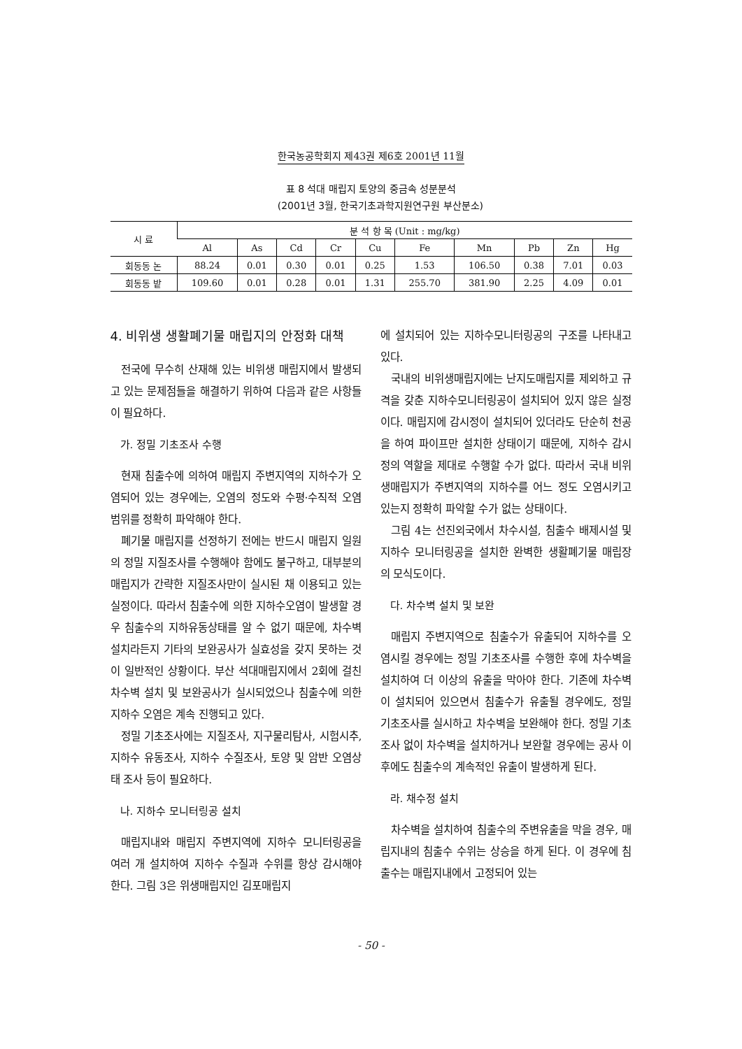한국농공학회지 제43권 제6호 2001년 11월
표 8 석대 매립지 토양의 중금속 성분분석
(2001년 3월, 한국기초과학지원연구원 부산분소)
| 시 료 | 분 석 항 목 (Unit : mg/kg) | | | | | | | | | |
| --- | --- | --- | --- | --- | --- | --- | --- | --- | --- | --- |
| | Al | As | Cd | Cr | Cu | Fe | Mn | Pb | Zn | Hg |
| 회동동 논 | 88.24 | 0.01 | 0.30 | 0.01 | 0.25 | 1.53 | 106.50 | 0.38 | 7.01 | 0.03 |
| 회동동 밭 | 109.60 | 0.01 | 0.28 | 0.01 | 1.31 | 255.70 | 381.90 | 2.25 | 4.09 | 0.01 |
4. 비위생 생활폐기물 매립지의 안정화 대책
전국에 무수히 산재해 있는 비위생 매립지에서 발생되고 있는 문제점들을 해결하기 위하여 다음과 같은 사항들이 필요하다.
가. 정밀 기초조사 수행
현재 침출수에 의하여 매립지 주변지역의 지하수가 오염되어 있는 경우에는, 오염의 정도와 수평·수직적 오염범위를 정확히 파악해야 한다.
폐기물 매립지를 선정하기 전에는 반드시 매립지 일원의 정밀 지질조사를 수행해야 함에도 불구하고, 대부분의 매립지가 간략한 지질조사만이 실시된 채 이용되고 있는 실정이다. 따라서 침출수에 의한 지하수오염이 발생할 경우 침출수의 지하유동상태를 알 수 없기 때문에, 차수벽 설치라든지 기타의 보완공사가 실효성을 갖지 못하는 것이 일반적인 상황이다. 부산 석대매립지에서 2회에 걸친 차수벽 설치 및 보완공사가 실시되었으나 침출수에 의한 지하수 오염은 계속 진행되고 있다.
정밀 기초조사에는 지질조사, 지구물리탐사, 시험시추, 지하수 유동조사, 지하수 수질조사, 토양 및 암반 오염상태 조사 등이 필요하다.
나. 지하수 모니터링공 설치
매립지내와 매립지 주변지역에 지하수 모니터링공을 여러 개 설치하여 지하수 수질과 수위를 항상 감시해야 한다. 그림 3은 위생매립지인 김포매립지
에 설치되어 있는 지하수모니터링공의 구조를 나타내고 있다.
국내의 비위생매립지에는 난지도매립지를 제외하고 규격을 갖춘 지하수모니터링공이 설치되어 있지 않은 실정이다. 매립지에 감시정이 설치되어 있더라도 단순히 천공을 하여 파이프만 설치한 상태이기 때문에, 지하수 감시정의 역할을 제대로 수행할 수가 없다. 따라서 국내 비위생매립지가 주변지역의 지하수를 어느 정도 오염시키고 있는지 정확히 파악할 수가 없는 상태이다.
그림 4는 선진외국에서 차수시설, 침출수 배제시설 및 지하수 모니터링공을 설치한 완벽한 생활폐기물 매립장의 모식도이다.
다. 차수벽 설치 및 보완
매립지 주변지역으로 침출수가 유출되어 지하수를 오염시킬 경우에는 정밀 기초조사를 수행한 후에 차수벽을 설치하여 더 이상의 유출을 막아야 한다. 기존에 차수벽이 설치되어 있으면서 침출수가 유출될 경우에도, 정밀 기초조사를 실시하고 차수벽을 보완해야 한다. 정밀 기초조사 없이 차수벽을 설치하거나 보완할 경우에는 공사 이후에도 침출수의 계속적인 유출이 발생하게 된다.
라. 채수정 설치
차수벽을 설치하여 침출수의 주변유출을 막을 경우, 매립지내의 침출수 수위는 상승을 하게 된다. 이 경우에 침출수는 매립지내에서 고정되어 있는
- 50 -